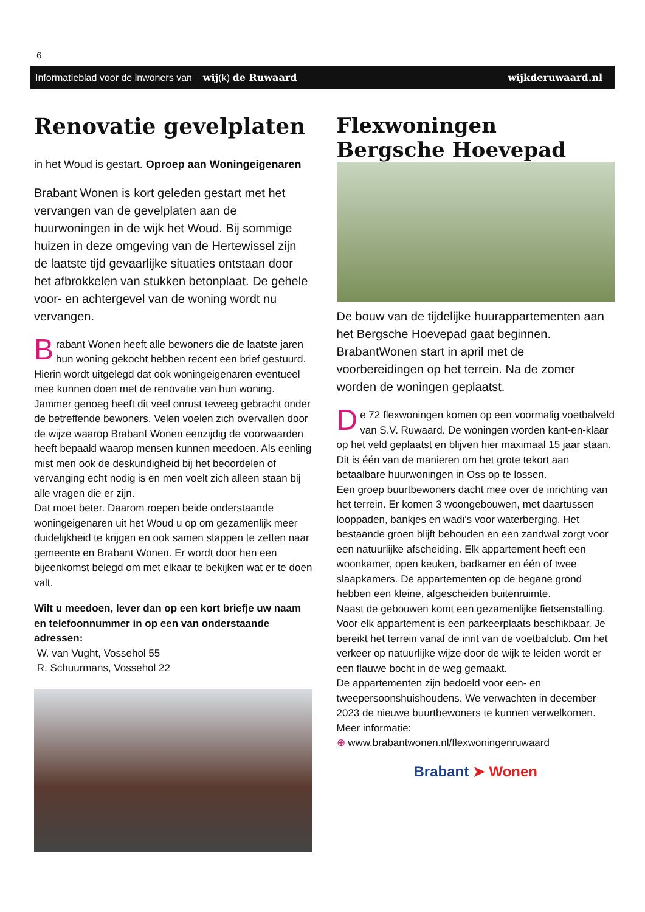6
Informatieblad voor de inwoners van wij(k) de Ruwaard wijkderuwaard.nl
Renovatie gevelplaten
in het Woud is gestart. Oproep aan Woningeigenaren
Brabant Wonen is kort geleden gestart met het vervangen van de gevelplaten aan de huurwoningen in de wijk het Woud. Bij sommige huizen in deze omgeving van de Hertewissel zijn de laatste tijd gevaarlijke situaties ontstaan door het afbrokkelen van stukken betonplaat. De gehele voor- en achtergevel van de woning wordt nu vervangen.
Brabant Wonen heeft alle bewoners die de laatste jaren hun woning gekocht hebben recent een brief gestuurd. Hierin wordt uitgelegd dat ook woningeigenaren eventueel mee kunnen doen met de renovatie van hun woning. Jammer genoeg heeft dit veel onrust teweeg gebracht onder de betreffende bewoners. Velen voelen zich overvallen door de wijze waarop Brabant Wonen eenzijdig de voorwaarden heeft bepaald waarop mensen kunnen meedoen. Als eenling mist men ook de deskundigheid bij het beoordelen of vervanging echt nodig is en men voelt zich alleen staan bij alle vragen die er zijn.
Dat moet beter. Daarom roepen beide onderstaande woningeigenaren uit het Woud u op om gezamenlijk meer duidelijkheid te krijgen en ook samen stappen te zetten naar gemeente en Brabant Wonen. Er wordt door hen een bijeenkomst belegd om met elkaar te bekijken wat er te doen valt.
Wilt u meedoen, lever dan op een kort briefje uw naam en telefoonnummer in op een van onderstaande adressen:
W. van Vught, Vossehol 55
R. Schuurmans, Vossehol 22
Flexwoningen
Bergsche Hoevepad
De bouw van de tijdelijke huurappartementen aan het Bergsche Hoevepad gaat beginnen. BrabantWonen start in april met de voorbereidingen op het terrein. Na de zomer worden de woningen geplaatst.
De 72 flexwoningen komen op een voormalig voetbalveld van S.V. Ruwaard. De woningen worden kant-en-klaar op het veld geplaatst en blijven hier maximaal 15 jaar staan. Dit is één van de manieren om het grote tekort aan betaalbare huurwoningen in Oss op te lossen.
Een groep buurtbewoners dacht mee over de inrichting van het terrein. Er komen 3 woongebouwen, met daartussen looppaden, bankjes en wadi's voor waterberging. Het bestaande groen blijft behouden en een zandwal zorgt voor een natuurlijke afscheiding. Elk appartement heeft een woonkamer, open keuken, badkamer en één of twee slaapkamers. De appartementen op de begane grond hebben een kleine, afgescheiden buitenruimte.
Naast de gebouwen komt een gezamenlijke fietsenstalling. Voor elk appartement is een parkeerplaats beschikbaar. Je bereikt het terrein vanaf de inrit van de voetbalclub. Om het verkeer op natuurlijke wijze door de wijk te leiden wordt er een flauwe bocht in de weg gemaakt.
De appartementen zijn bedoeld voor een- en tweepersoonshuishoudens. We verwachten in december 2023 de nieuwe buurtbewoners te kunnen verwelkomen.
Meer informatie:
⊕ www.brabantwonen.nl/flexwoningenruwaard
Brabant ➤ Wonen